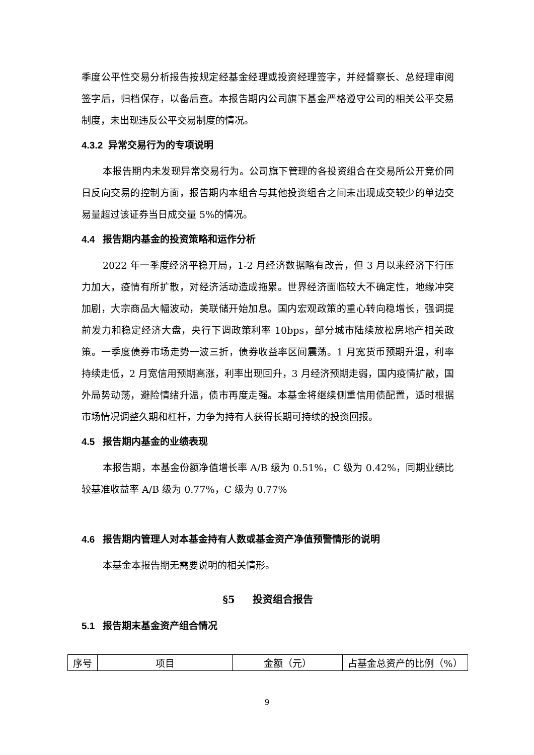季度公平性交易分析报告按规定经基金经理或投资经理签字，并经督察长、总经理审阅签字后，归档保存，以备后查。本报告期内公司旗下基金严格遵守公司的相关公平交易制度，未出现违反公平交易制度的情况。
4.3.2 异常交易行为的专项说明
本报告期内未发现异常交易行为。公司旗下管理的各投资组合在交易所公开竞价同日反向交易的控制方面，报告期内本组合与其他投资组合之间未出现成交较少的单边交易量超过该证券当日成交量 5%的情况。
4.4 报告期内基金的投资策略和运作分析
2022 年一季度经济平稳开局，1-2 月经济数据略有改善，但 3 月以来经济下行压力加大，疫情有所扩散，对经济活动造成拖累。世界经济面临较大不确定性，地缘冲突加剧，大宗商品大幅波动，美联储开始加息。国内宏观政策的重心转向稳增长，强调提前发力和稳定经济大盘，央行下调政策利率 10bps，部分城市陆续放松房地产相关政策。一季度债券市场走势一波三折，债券收益率区间震荡。1 月宽货币预期升温，利率持续走低，2 月宽信用预期高涨，利率出现回升，3 月经济预期走弱，国内疫情扩散，国外局势动荡，避险情绪升温，债市再度走强。本基金将继续侧重信用债配置，适时根据市场情况调整久期和杠杆，力争为持有人获得长期可持续的投资回报。
4.5 报告期内基金的业绩表现
本报告期，本基金份额净值增长率 A/B 级为 0.51%，C 级为 0.42%，同期业绩比较基准收益率 A/B 级为 0.77%，C 级为 0.77%
4.6 报告期内管理人对本基金持有人数或基金资产净值预警情形的说明
本基金本报告期无需要说明的相关情形。
§5 投资组合报告
5.1 报告期末基金资产组合情况
| 序号 | 项目 | 金额（元） | 占基金总资产的比例（%） |
9